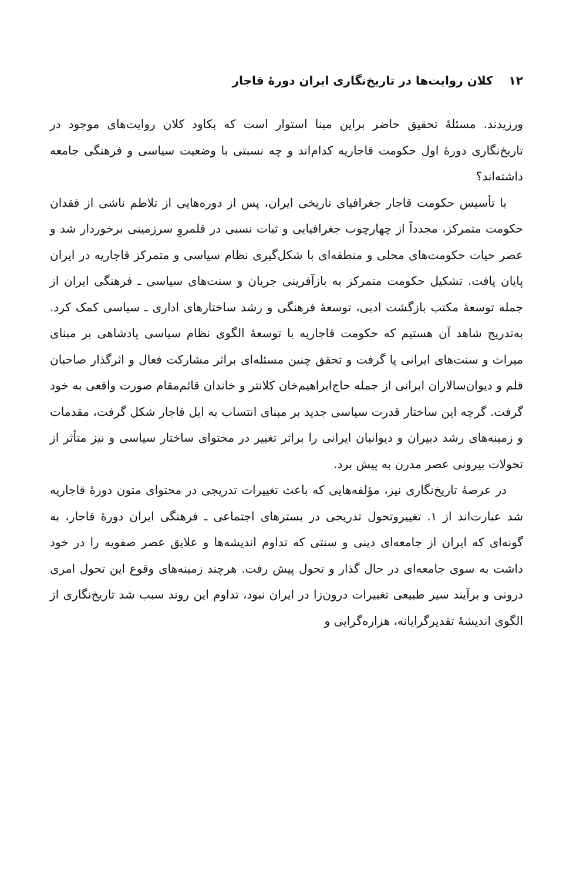۱۲ کلان روایت‌ها در تاریخ‌نگاری ایران دورهٔ قاجار
ورزیدند. مسئلهٔ تحقیق حاضر براین مبنا استوار است که بکاود کلان روایت‌های موجود در تاریخ‌نگاری دورهٔ اول حکومت قاجاریه کدام‌اند و چه نسبتی با وضعیت سیاسی و فرهنگی جامعه داشته‌اند؟
با تأسیس حکومت قاجار جغرافیای تاریخی ایران، پس از دوره‌هایی از تلاطم ناشی از فقدان حکومت متمرکز، مجدداً از چهارچوب جغرافیایی و ثبات نسبی در قلمروِ سرزمینی برخوردار شد و عصر حیات حکومت‌های محلی و منطقه‌ای با شکل‌گیری نظام سیاسی و متمرکز قاجاریه در ایران پایان یافت. تشکیل حکومت متمرکز به بازآفرینی جریان و سنت‌های سیاسی ـ فرهنگی ایران از جمله توسعهٔ مکتب بازگشت ادبی، توسعهٔ فرهنگی و رشد ساختارهای اداری ـ سیاسی کمک کرد. به‌تدریج شاهد آن هستیم که حکومت قاجاریه با توسعهٔ الگوی نظام سیاسی پادشاهی بر مبنای میراث و سنت‌های ایرانی پا گرفت و تحقق چنین مسئله‌ای براثر مشارکت فعال و اثرگذار صاحبان قلم و دیوان‌سالاران ایرانی از جمله حاج‌ابراهیم‌خان کلانتر و خاندان قائم‌مقام صورت واقعی به خود گرفت. گرچه این ساختار قدرت سیاسی جدید بر مبنای انتساب به ایل قاجار شکل گرفت، مقدمات و زمینه‌های رشد دبیران و دیوانیان ایرانی را براثر تغییر در محتوای ساختار سیاسی و نیز متأثر از تحولات بیرونی عصر مدرن به پیش برد.
در عرصهٔ تاریخ‌نگاری نیز، مؤلفه‌هایی که باعث تغییرات تدریجی در محتوای متون دورهٔ قاجاریه شد عبارت‌اند از ۱. تغییروتحول تدریجی در بسترهای اجتماعی ـ فرهنگی ایران دورهٔ قاجار، به گونه‌ای که ایران از جامعه‌ای دینی و سنتی که تداوم اندیشه‌ها و علایق عصر صفویه را در خود داشت به سوی جامعه‌ای در حال گذار و تحول پیش رفت. هرچند زمینه‌های وقوع این تحول امری درونی و برآیند سیر طبیعی تغییرات درون‌زا در ایران نبود، تداوم این روند سبب شد تاریخ‌نگاری از الگوی اندیشهٔ تقدیرگرایانه، هزاره‌گرایی و